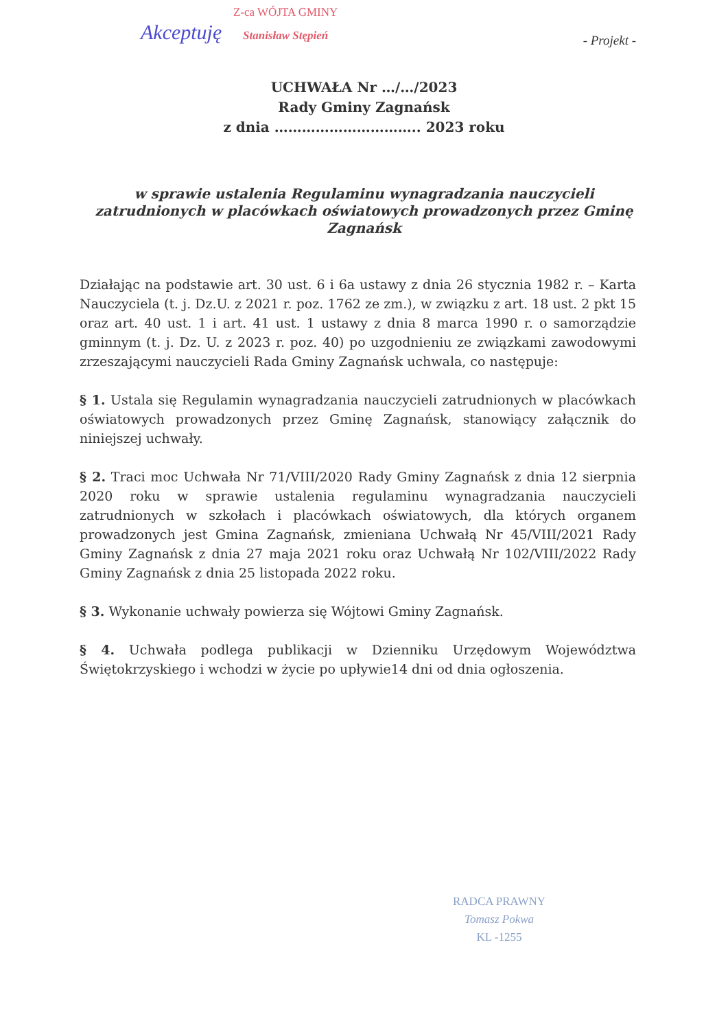Z-ca WÓJTA GMINY
Stanisław Stępień
Akceptuję - Projekt -
UCHWAŁA Nr …/…/2023
Rady Gminy Zagnańsk
z dnia ………………………….. 2023 roku
w sprawie ustalenia Regulaminu wynagradzania nauczycieli zatrudnionych w placówkach oświatowych prowadzonych przez Gminę Zagnańsk
Działając na podstawie art. 30 ust. 6 i 6a ustawy z dnia 26 stycznia 1982 r. – Karta Nauczyciela (t. j. Dz.U. z 2021 r. poz. 1762 ze zm.), w związku z art. 18 ust. 2 pkt 15 oraz art. 40 ust. 1 i art. 41 ust. 1 ustawy z dnia 8 marca 1990 r. o samorządzie gminnym (t. j. Dz. U. z 2023 r. poz. 40) po uzgodnieniu ze związkami zawodowymi zrzeszającymi nauczycieli Rada Gminy Zagnańsk uchwala, co następuje:
§ 1. Ustala się Regulamin wynagradzania nauczycieli zatrudnionych w placówkach oświatowych prowadzonych przez Gminę Zagnańsk, stanowiący załącznik do niniejszej uchwały.
§ 2. Traci moc Uchwała Nr 71/VIII/2020 Rady Gminy Zagnańsk z dnia 12 sierpnia 2020 roku w sprawie ustalenia regulaminu wynagradzania nauczycieli zatrudnionych w szkołach i placówkach oświatowych, dla których organem prowadzonych jest Gmina Zagnańsk, zmieniana Uchwałą Nr 45/VIII/2021 Rady Gminy Zagnańsk z dnia 27 maja 2021 roku oraz Uchwałą Nr 102/VIII/2022 Rady Gminy Zagnańsk z dnia 25 listopada 2022 roku.
§ 3. Wykonanie uchwały powierza się Wójtowi Gminy Zagnańsk.
§ 4. Uchwała podlega publikacji w Dzienniku Urzędowym Województwa Świętokrzyskiego i wchodzi w życie po upływie14 dni od dnia ogłoszenia.
RADCA PRAWNY
Tomasz Pokwa
KL -1255